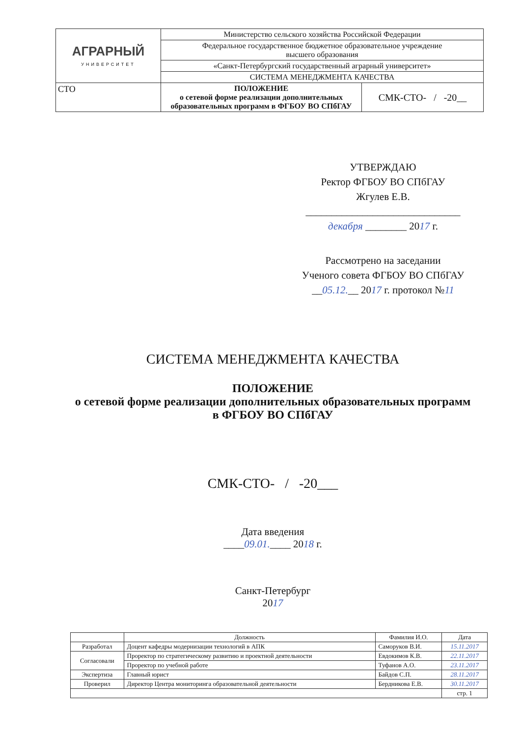| АГРАРНЫЙ УНИВЕРСИТЕТ | Министерство сельского хозяйства Российской Федерации | |
| | Федеральное государственное бюджетное образовательное учреждение высшего образования | |
| | «Санкт-Петербургский государственный аграрный университет» | |
| | СИСТЕМА МЕНЕДЖМЕНТА КАЧЕСТВА | |
| СТО | ПОЛОЖЕНИЕ о сетевой форме реализации дополнительных образовательных программ в ФГБОУ ВО СПбГАУ | СМК-СТО- / -20__ |
УТВЕРЖДАЮ
Ректор ФГБОУ ВО СПбГАУ
Жгулев Е.В.
______________________________
декабря ________ 2017 г.
Рассмотрено на заседании
Ученого совета ФГБОУ ВО СПбГАУ
__05.12.__ 2017 г. протокол №11
СИСТЕМА МЕНЕДЖМЕНТА КАЧЕСТВА
ПОЛОЖЕНИЕ
о сетевой форме реализации дополнительных образовательных программ
в ФГБОУ ВО СПбГАУ
СМК-СТО- / -20___
Дата введения
____09.01.____ 2018 г.
Санкт-Петербург
2017
| | Должность | Фамилия И.О. | Дата |
| --- | --- | --- | --- |
| Разработал | Доцент кафедры модернизации технологий в АПК | Саморуков В.И. | 15.11.2017 |
| Согласовали | Проректор по стратегическому развитию и проектной деятельности | Евдокимов К.В. | 22.11.2017 |
| | Проректор по учебной работе | Туфанов А.О. | 23.11.2017 |
| Экспертиза | Главный юрист | Байдов С.П. | 28.11.2017 |
| Проверил | Директор Центра мониторинга образовательной деятельности | Бердникова Е.В. | 30.11.2017 |
| | | | стр. 1 |